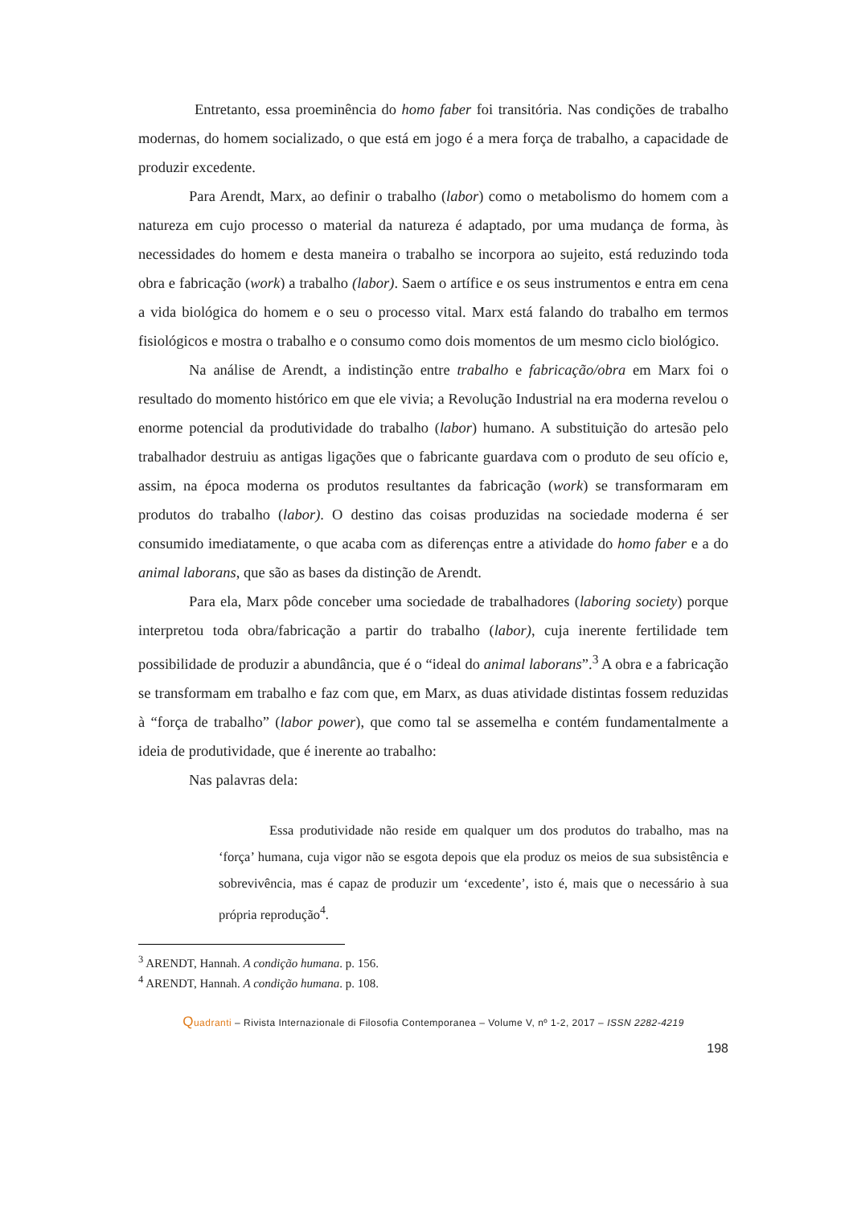Entretanto, essa proeminência do homo faber foi transitória. Nas condições de trabalho modernas, do homem socializado, o que está em jogo é a mera força de trabalho, a capacidade de produzir excedente.
Para Arendt, Marx, ao definir o trabalho (labor) como o metabolismo do homem com a natureza em cujo processo o material da natureza é adaptado, por uma mudança de forma, às necessidades do homem e desta maneira o trabalho se incorpora ao sujeito, está reduzindo toda obra e fabricação (work) a trabalho (labor). Saem o artífice e os seus instrumentos e entra em cena a vida biológica do homem e o seu o processo vital. Marx está falando do trabalho em termos fisiológicos e mostra o trabalho e o consumo como dois momentos de um mesmo ciclo biológico.
Na análise de Arendt, a indistinção entre trabalho e fabricação/obra em Marx foi o resultado do momento histórico em que ele vivia; a Revolução Industrial na era moderna revelou o enorme potencial da produtividade do trabalho (labor) humano. A substituição do artesão pelo trabalhador destruiu as antigas ligações que o fabricante guardava com o produto de seu ofício e, assim, na época moderna os produtos resultantes da fabricação (work) se transformaram em produtos do trabalho (labor). O destino das coisas produzidas na sociedade moderna é ser consumido imediatamente, o que acaba com as diferenças entre a atividade do homo faber e a do animal laborans, que são as bases da distinção de Arendt.
Para ela, Marx pôde conceber uma sociedade de trabalhadores (laboring society) porque interpretou toda obra/fabricação a partir do trabalho (labor), cuja inerente fertilidade tem possibilidade de produzir a abundância, que é o “ideal do animal laborans”.<sup>3</sup> A obra e a fabricação se transformam em trabalho e faz com que, em Marx, as duas atividade distintas fossem reduzidas à “força de trabalho” (labor power), que como tal se assemelha e contém fundamentalmente a ideia de produtividade, que é inerente ao trabalho:
Nas palavras dela:
Essa produtividade não reside em qualquer um dos produtos do trabalho, mas na ‘força’ humana, cuja vigor não se esgota depois que ela produz os meios de sua subsistência e sobrevivência, mas é capaz de produzir um ‘excedente’, isto é, mais que o necessário à sua própria reprodução<sup>4</sup>.
<sup>3</sup> ARENDT, Hannah. A condição humana. p. 156.
<sup>4</sup> ARENDT, Hannah. A condição humana. p. 108.
Quadranti – Rivista Internazionale di Filosofia Contemporanea – Volume V, nº 1-2, 2017 – ISSN 2282-4219
198